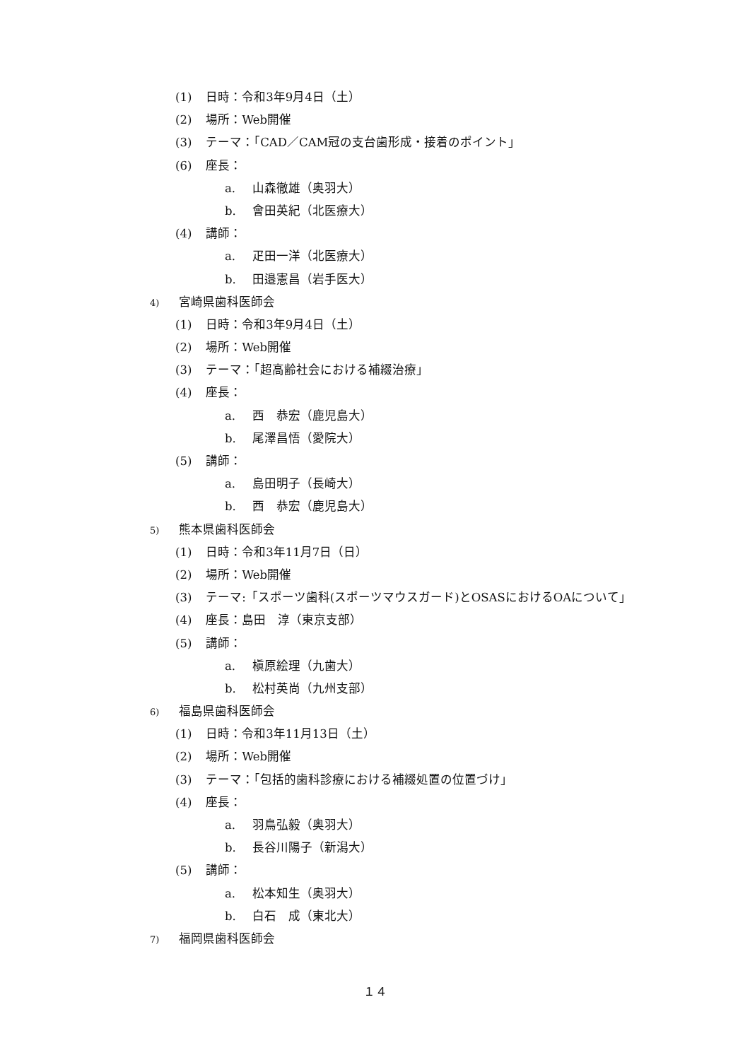(1) 日時：令和3年9月4日（土）
(2) 場所：Web開催
(3) テーマ：「CAD／CAM冠の支台歯形成・接着のポイント」
(6) 座長：
a. 山森徹雄（奥羽大）
b. 會田英紀（北医療大）
(4) 講師：
a. 疋田一洋（北医療大）
b. 田邉憲昌（岩手医大）
4) 宮崎県歯科医師会
(1) 日時：令和3年9月4日（土）
(2) 場所：Web開催
(3) テーマ：「超高齢社会における補綴治療」
(4) 座長：
a. 西　恭宏（鹿児島大）
b. 尾澤昌悟（愛院大）
(5) 講師：
a. 島田明子（長崎大）
b. 西　恭宏（鹿児島大）
5) 熊本県歯科医師会
(1) 日時：令和3年11月7日（日）
(2) 場所：Web開催
(3) テーマ:「スポーツ歯科(スポーツマウスガード)とOSASにおけるOAについて」
(4) 座長：島田　淳（東京支部）
(5) 講師：
a. 槇原絵理（九歯大）
b. 松村英尚（九州支部）
6) 福島県歯科医師会
(1) 日時：令和3年11月13日（土）
(2) 場所：Web開催
(3) テーマ：「包括的歯科診療における補綴処置の位置づけ」
(4) 座長：
a. 羽鳥弘毅（奥羽大）
b. 長谷川陽子（新潟大）
(5) 講師：
a. 松本知生（奥羽大）
b. 白石　成（東北大）
7) 福岡県歯科医師会
１４